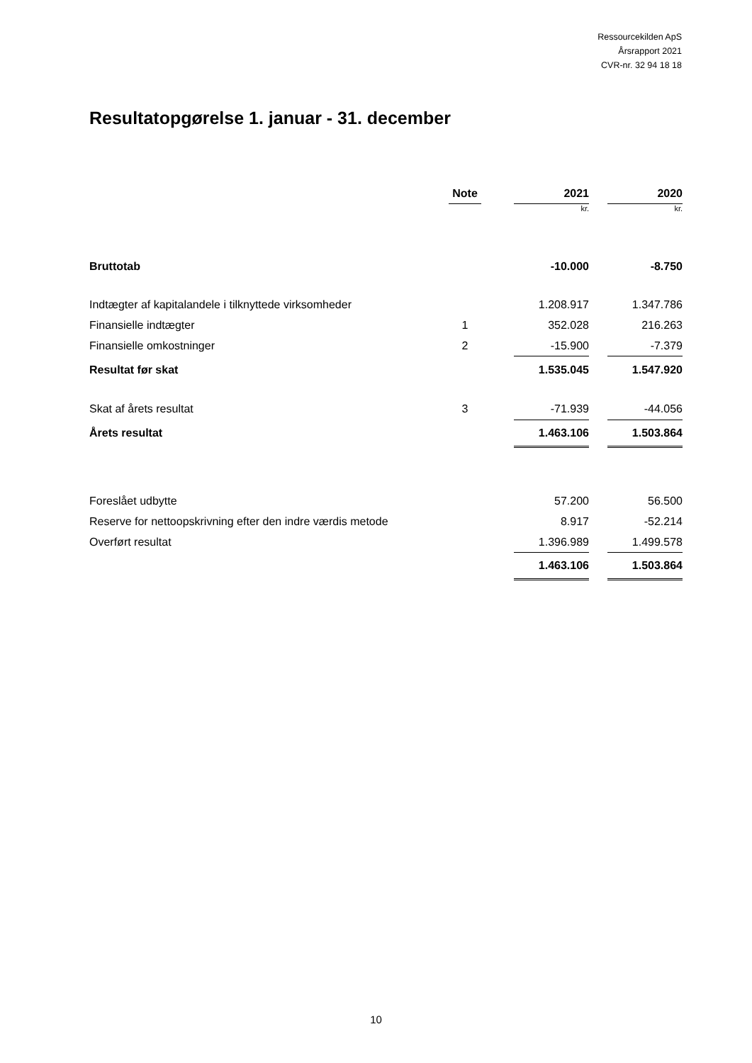Ressourcekilden ApS
Årsrapport 2021
CVR-nr. 32 94 18 18
Resultatopgørelse 1. januar - 31. december
| | Note | | 2021 | | 2020 |
| | | | kr. | | kr. |
| Bruttotab | | | -10.000 | | -8.750 |
| Indtægter af kapitalandele i tilknyttede virksomheder | | | 1.208.917 | | 1.347.786 |
| Finansielle indtægter | 1 | | 352.028 | | 216.263 |
| Finansielle omkostninger | 2 | | -15.900 | | -7.379 |
| Resultat før skat | | | 1.535.045 | | 1.547.920 |
| Skat af årets resultat | 3 | | -71.939 | | -44.056 |
| Årets resultat | | | 1.463.106 | | 1.503.864 |
| Foreslået udbytte | | | 57.200 | | 56.500 |
| Reserve for nettoopskrivning efter den indre værdis metode | | | 8.917 | | -52.214 |
| Overført resultat | | | 1.396.989 | | 1.499.578 |
| | | | 1.463.106 | | 1.503.864 |
10